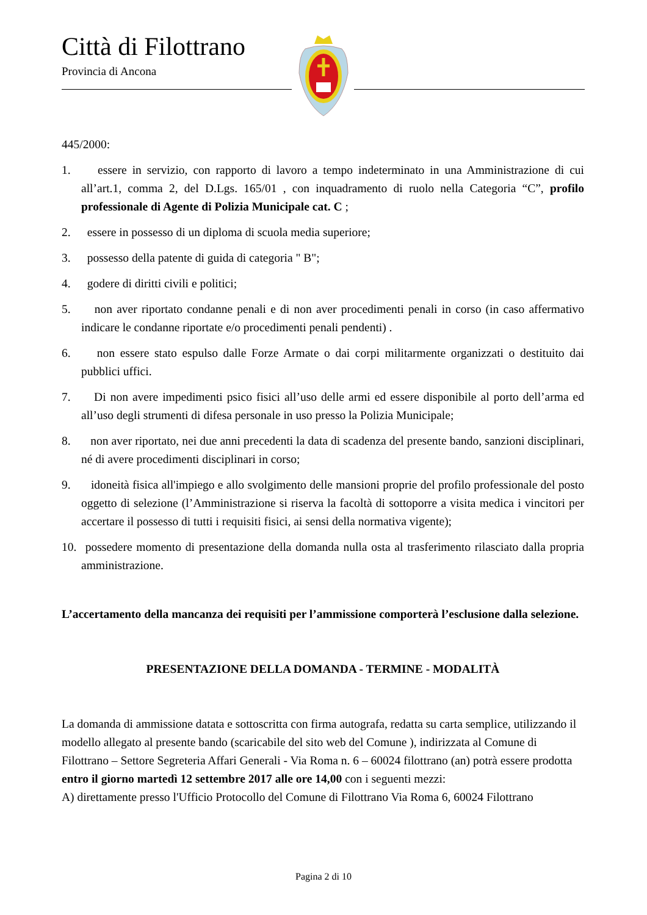Città di Filottrano
Provincia di Ancona
445/2000:
1. essere in servizio, con rapporto di lavoro a tempo indeterminato in una Amministrazione di cui all’art.1, comma 2, del D.Lgs. 165/01 , con inquadramento di ruolo nella Categoria “C”, profilo professionale di Agente di Polizia Municipale cat. C ;
2. essere in possesso di un diploma di scuola media superiore;
3. possesso della patente di guida di categoria " B";
4. godere di diritti civili e politici;
5. non aver riportato condanne penali e di non aver procedimenti penali in corso (in caso affermativo indicare le condanne riportate e/o procedimenti penali pendenti) .
6. non essere stato espulso dalle Forze Armate o dai corpi militarmente organizzati o destituito dai pubblici uffici.
7. Di non avere impedimenti psico fisici all’uso delle armi ed essere disponibile al porto dell’arma ed all’uso degli strumenti di difesa personale in uso presso la Polizia Municipale;
8. non aver riportato, nei due anni precedenti la data di scadenza del presente bando, sanzioni disciplinari, né di avere procedimenti disciplinari in corso;
9. idoneità fisica all'impiego e allo svolgimento delle mansioni proprie del profilo professionale del posto oggetto di selezione (l’Amministrazione si riserva la facoltà di sottoporre a visita medica i vincitori per accertare il possesso di tutti i requisiti fisici, ai sensi della normativa vigente);
10. possedere momento di presentazione della domanda nulla osta al trasferimento rilasciato dalla propria amministrazione.
L’accertamento della mancanza dei requisiti per l’ammissione comporterà l’esclusione dalla selezione.
PRESENTAZIONE DELLA DOMANDA - TERMINE - MODALITÀ
La domanda di ammissione datata e sottoscritta con firma autografa, redatta su carta semplice, utilizzando il modello allegato al presente bando (scaricabile del sito web del Comune ), indirizzata al Comune di Filottrano – Settore Segreteria Affari Generali - Via Roma n. 6 – 60024 filottrano (an) potrà essere prodotta entro il giorno martedì 12 settembre 2017 alle ore 14,00 con i seguenti mezzi:
A) direttamente presso l'Ufficio Protocollo del Comune di Filottrano Via Roma 6, 60024 Filottrano
Pagina 2 di 10